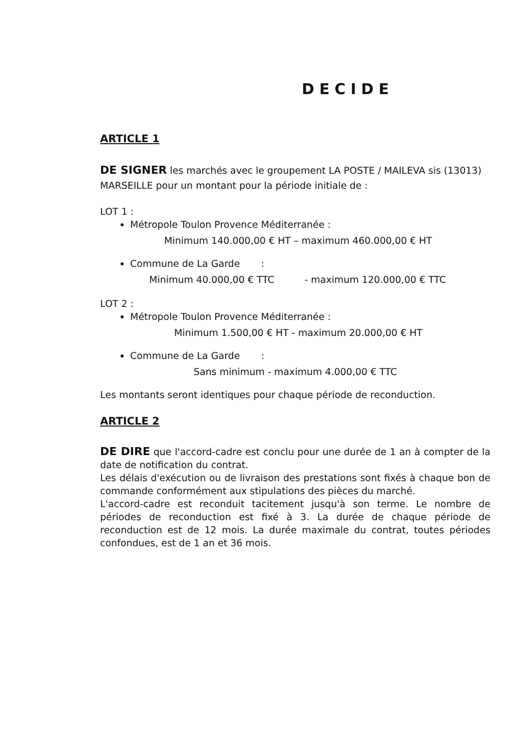DECIDE
ARTICLE 1
DE SIGNER les marchés avec le groupement LA POSTE / MAILEVA sis (13013) MARSEILLE pour un montant pour la période initiale de :
LOT 1 :
Métropole Toulon Provence Méditerranée :
Minimum 140.000,00 € HT – maximum 460.000,00 € HT
Commune de La Garde :
Minimum 40.000,00 € TTC - maximum 120.000,00 € TTC
LOT 2 :
Métropole Toulon Provence Méditerranée :
Minimum 1.500,00 € HT - maximum 20.000,00 € HT
Commune de La Garde :
Sans minimum - maximum 4.000,00 € TTC
Les montants seront identiques pour chaque période de reconduction.
ARTICLE 2
DE DIRE que l'accord-cadre est conclu pour une durée de 1 an à compter de la date de notification du contrat.
Les délais d'exécution ou de livraison des prestations sont fixés à chaque bon de commande conformément aux stipulations des pièces du marché.
L'accord-cadre est reconduit tacitement jusqu'à son terme. Le nombre de périodes de reconduction est fixé à 3. La durée de chaque période de reconduction est de 12 mois. La durée maximale du contrat, toutes périodes confondues, est de 1 an et 36 mois.